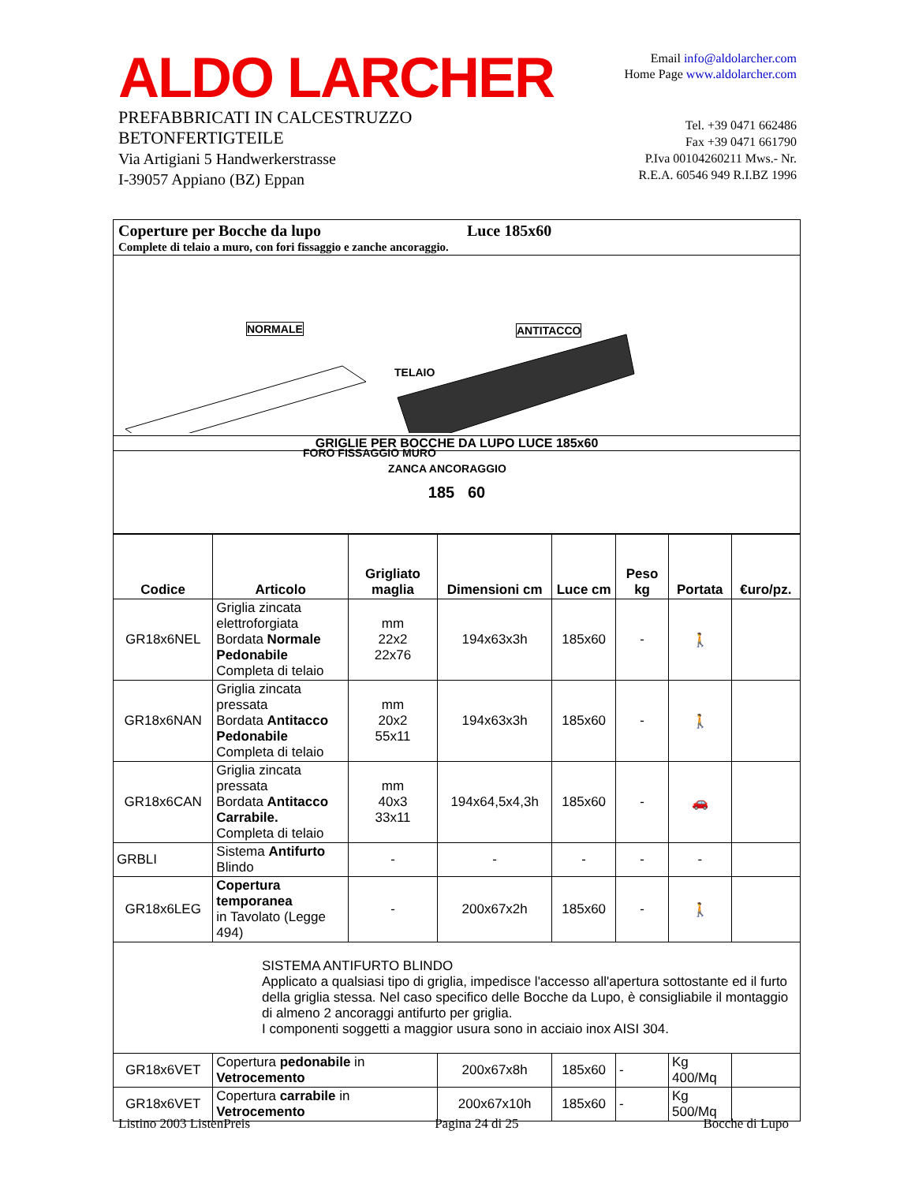ALDO LARCHER
PREFABBRICATI IN CALCESTRUZZO
BETONFERTIGTEILE
Via Artigiani 5 Handwerkerstrasse
I-39057 Appiano (BZ) Eppan
Email info@aldolarcher.com
Home Page www.aldolarcher.com
Tel. +39 0471 662486
Fax +39 0471 661790
P.Iva 00104260211 Mws.- Nr.
R.E.A. 60546 949 R.I.BZ 1996
Coperture per Bocche da lupo Luce 185x60
Complete di telaio a muro, con fori fissaggio e zanche ancoraggio.
NORMALE ANTITACCO
TELAIO
FORO FISSAGGIO MURO
ZANCA ANCORAGGIO
GRIGLIE PER BOCCHE DA LUPO LUCE 185x60
185 60
| Codice | Articolo | Grigliato maglia | Dimensioni cm | Luce cm | Peso kg | Portata | €uro/pz. |
| --- | --- | --- | --- | --- | --- | --- | --- |
| GR18x6NEL | Griglia zincata elettroforgiata Bordata Normale Pedonabile Completa di telaio | mm 22x2 22x76 | 194x63x3h | 185x60 | - | 🚶 | |
| GR18x6NAN | Griglia zincata pressata Bordata Antitacco Pedonabile Completa di telaio | mm 20x2 55x11 | 194x63x3h | 185x60 | - | 🚶 | |
| GR18x6CAN | Griglia zincata pressata Bordata Antitacco Carrabile. Completa di telaio | mm 40x3 33x11 | 194x64,5x4,3h | 185x60 | - | 🚗 | |
| GRBLI | Sistema Antifurto Blindo | - | - | - | - | - | |
| GR18x6LEG | Copertura temporanea in Tavolato (Legge 494) | - | 200x67x2h | 185x60 | - | 🚶 | |
| SISTEMA ANTIFURTO BLINDO Applicato a qualsiasi tipo di griglia, impedisce l'accesso all'apertura sottostante ed il furto della griglia stessa. Nel caso specifico delle Bocche da Lupo, è consigliabile il montaggio di almeno 2 ancoraggi antifurto per griglia. I componenti soggetti a maggior usura sono in acciaio inox AISI 304. | | | | | | | |
| GR18x6VET | Copertura pedonabile in Vetrocemento | | 200x67x8h | 185x60 | - | Kg 400/Mq | |
| GR18x6VET | Copertura carrabile in Vetrocemento | | 200x67x10h | 185x60 | - | Kg 500/Mq | |
Listino 2003 ListenPreis Pagina 24 di 25 Bocche di Lupo